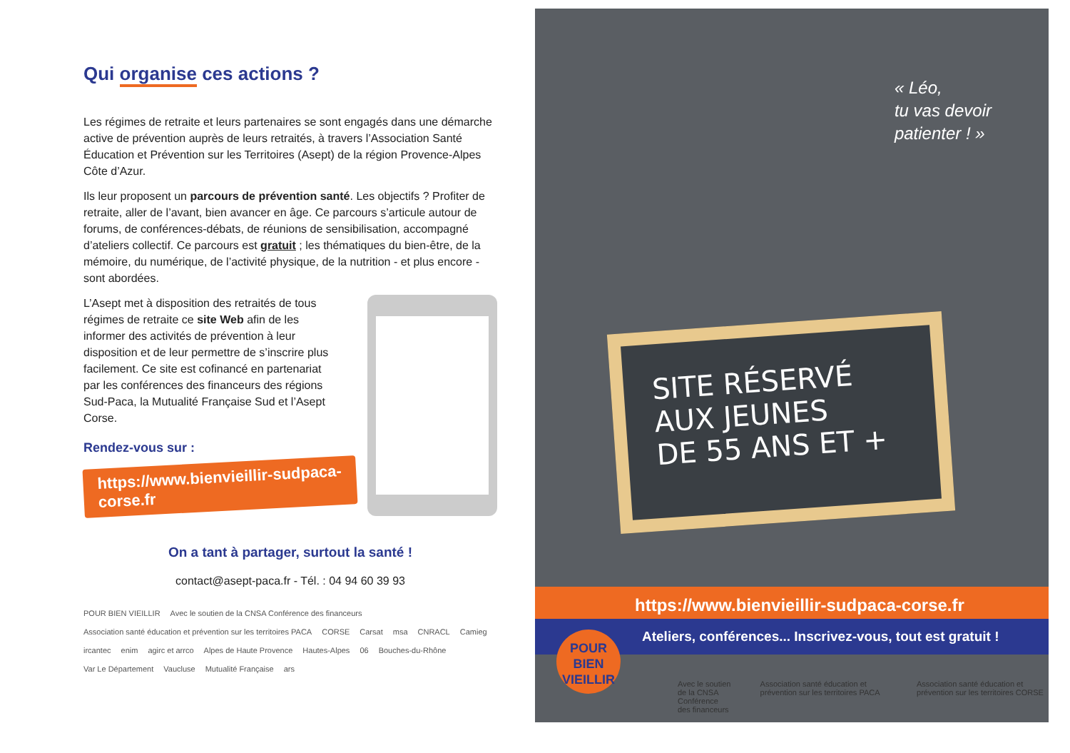Qui organise ces actions ?
Les régimes de retraite et leurs partenaires se sont engagés dans une démarche active de prévention auprès de leurs retraités, à travers l’Association Santé Éducation et Prévention sur les Territoires (Asept) de la région Provence-Alpes Côte d’Azur.
Ils leur proposent un parcours de prévention santé. Les objectifs ? Profiter de retraite, aller de l’avant, bien avancer en âge. Ce parcours s’articule autour de forums, de conférences-débats, de réunions de sensibilisation, accompagné d’ateliers collectif. Ce parcours est gratuit ; les thématiques du bien-être, de la mémoire, du numérique, de l’activité physique, de la nutrition - et plus encore - sont abordées.
L’Asept met à disposition des retraités de tous régimes de retraite ce site Web afin de les informer des activités de prévention à leur disposition et de leur permettre de s’inscrire plus facilement. Ce site est cofinancé en partenariat par les conférences des financeurs des régions Sud-Paca, la Mutualité Française Sud et l’Asept Corse.
Rendez-vous sur :
https://www.bienvieillir-sudpaca-corse.fr
On a tant à partager, surtout la santé !
contact@asept-paca.fr - Tél. : 04 94 60 39 93
POUR BIEN VIEILLIR Avec le soutien de la CNSA Conférence des financeurs Association santé éducation et prévention sur les territoires PACA CORSE Carsat msa CNRACL Camieg ircantec enim agirc et arrco Alpes de Haute Provence Hautes-Alpes 06 Bouches-du-Rhône Var Le Département Vaucluse Mutualité Française ars
« Léo,
tu vas devoir
patienter ! »
SITE RÉSERVÉ
AUX JEUNES
DE 55 ANS ET +
https://www.bienvieillir-sudpaca-corse.fr
Ateliers, conférences... Inscrivez-vous, tout est gratuit !
POUR
BIEN
VIEILLIR
Avec le soutien de la CNSA
Conférence des financeurs Association santé éducation et prévention sur les territoires PACA Association santé éducation et prévention sur les territoires CORSE